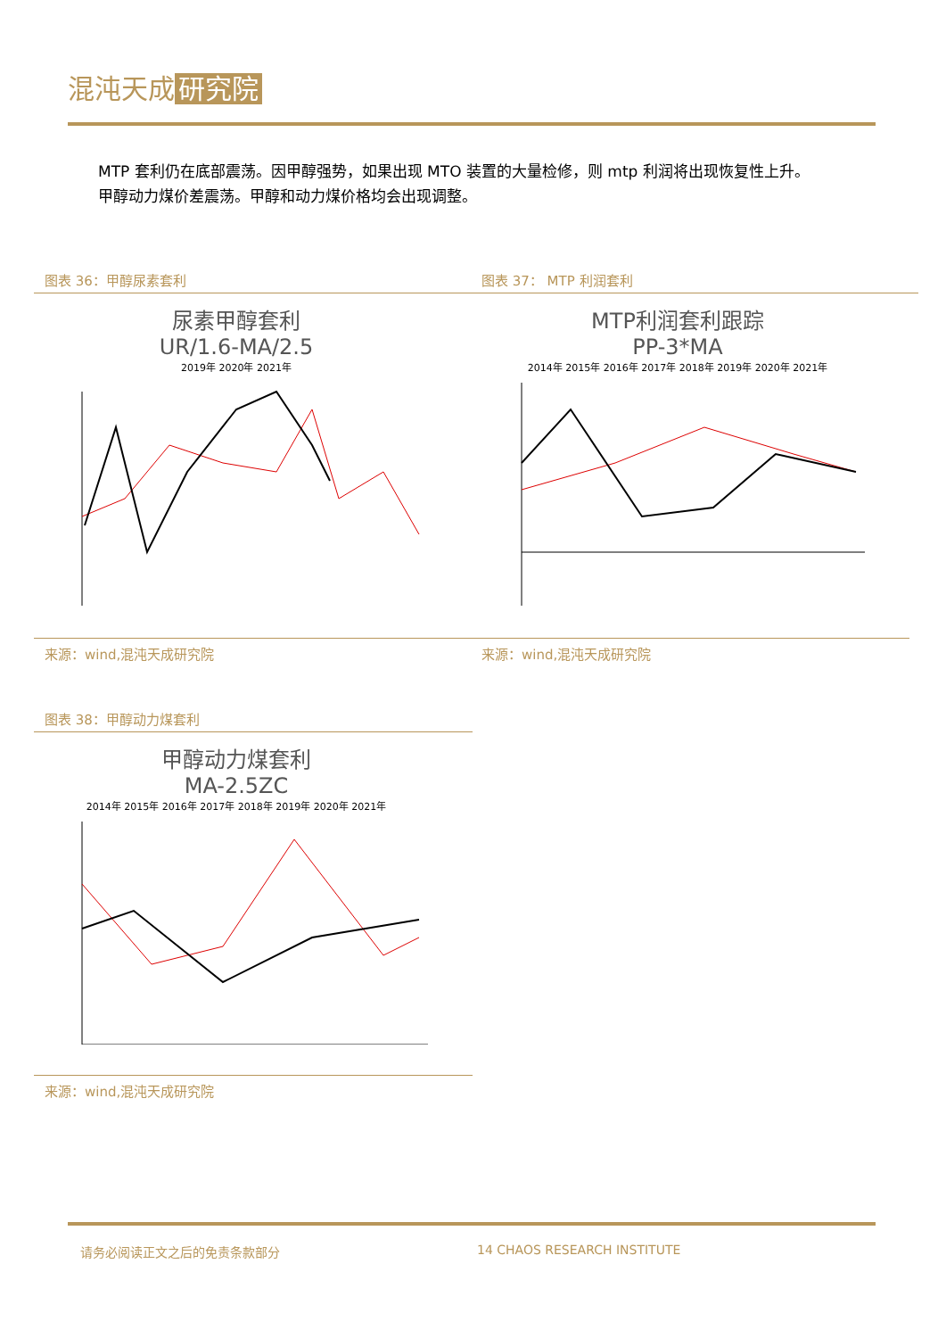混沌天成 研究院
MTP 套利仍在底部震荡。因甲醇强势，如果出现 MTO 装置的大量检修，则 mtp 利润将出现恢复性上升。
甲醇动力煤价差震荡。甲醇和动力煤价格均会出现调整。
图表 36：甲醇尿素套利 图表 37： MTP 利润套利
尿素甲醇套利
UR/1.6-MA/2.5
2019年 2020年 2021年
MTP利润套利跟踪
PP-3*MA
2014年 2015年 2016年 2017年 2018年 2019年 2020年 2021年
来源：wind,混沌天成研究院 来源：wind,混沌天成研究院
图表 38：甲醇动力煤套利
甲醇动力煤套利
MA-2.5ZC
2014年 2015年 2016年 2017年 2018年 2019年 2020年 2021年
来源：wind,混沌天成研究院
请务必阅读正文之后的免责条款部分 14 CHAOS RESEARCH INSTITUTE